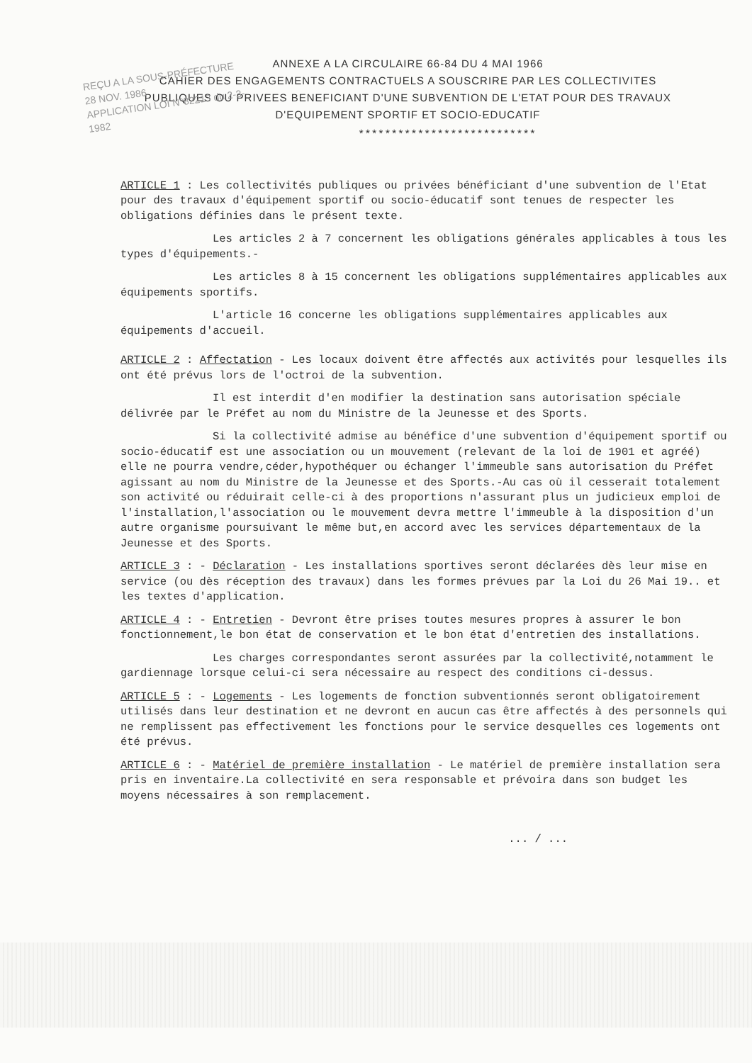REÇU A LA SOUS-PRÉFECTURE
28 NOV. 1986
APPLICATION LOI N°82213 du 2-3-1982
ANNEXE A LA CIRCULAIRE 66-84 DU 4 MAI 1966
CAHIER DES ENGAGEMENTS CONTRACTUELS A SOUSCRIRE PAR LES COLLECTIVITES PUBLIQUES OU PRIVEES BENEFICIANT D'UNE SUBVENTION DE L'ETAT POUR DES TRAVAUX D'EQUIPEMENT SPORTIF ET SOCIO-EDUCATIF
***************************
ARTICLE 1 : Les collectivités publiques ou privées bénéficiant d'une subvention de l'Etat pour des travaux d'équipement sportif ou socio-éducatif sont tenues de respecter les obligations définies dans le présent texte.
Les articles 2 à 7 concernent les obligations générales applicables à tous les types d'équipements.-
Les articles 8 à 15 concernent les obligations supplémentaires applicables aux équipements sportifs.
L'article 16 concerne les obligations supplémentaires applicables aux équipements d'accueil.
ARTICLE 2 : Affectation - Les locaux doivent être affectés aux activités pour lesquelles ils ont été prévus lors de l'octroi de la subvention.
Il est interdit d'en modifier la destination sans autorisation spéciale délivrée par le Préfet au nom du Ministre de la Jeunesse et des Sports.
Si la collectivité admise au bénéfice d'une subvention d'équipement sportif ou socio-éducatif est une association ou un mouvement (relevant de la loi de 1901 et agréé) elle ne pourra vendre,céder,hypothéquer ou échanger l'immeuble sans autorisation du Préfet agissant au nom du Ministre de la Jeunesse et des Sports.-Au cas où il cesserait totalement son activité ou réduirait celle-ci à des proportions n'assurant plus un judicieux emploi de l'installation,l'association ou le mouvement devra mettre l'immeuble à la disposition d'un autre organisme poursuivant le même but,en accord avec les services départementaux de la Jeunesse et des Sports.
ARTICLE 3 : - Déclaration - Les installations sportives seront déclarées dès leur mise en service (ou dès réception des travaux) dans les formes prévues par la Loi du 26 Mai 19.. et les textes d'application.
ARTICLE 4 : - Entretien - Devront être prises toutes mesures propres à assurer le bon fonctionnement,le bon état de conservation et le bon état d'entretien des installations.
Les charges correspondantes seront assurées par la collectivité,notamment le gardiennage lorsque celui-ci sera nécessaire au respect des conditions ci-dessus.
ARTICLE 5 : - Logements - Les logements de fonction subventionnés seront obligatoirement utilisés dans leur destination et ne devront en aucun cas être affectés à des personnels qui ne remplissent pas effectivement les fonctions pour le service desquelles ces logements ont été prévus.
ARTICLE 6 : - Matériel de première installation - Le matériel de première installation sera pris en inventaire.La collectivité en sera responsable et prévoira dans son budget les moyens nécessaires à son remplacement.
... / ...